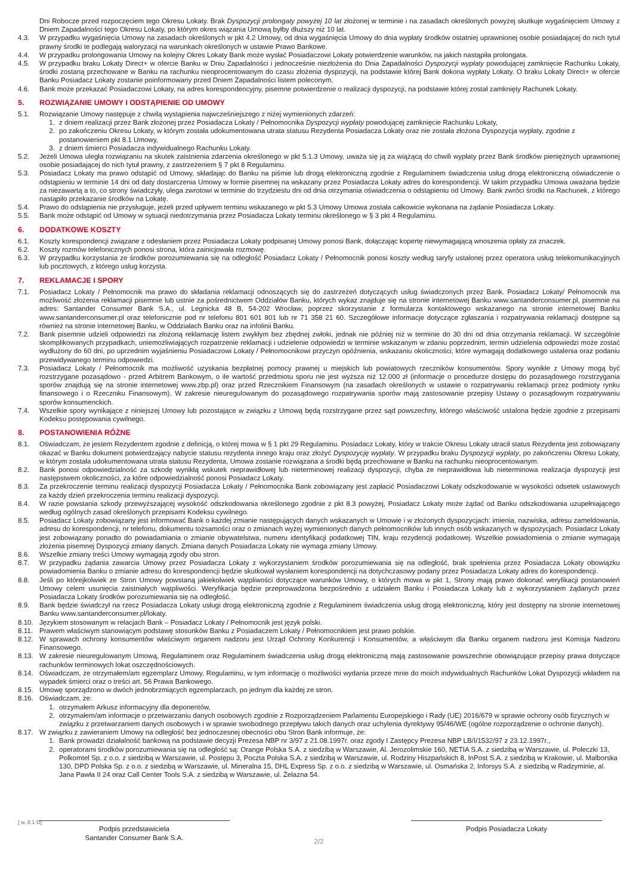Dni Robocze przed rozpoczęciem tego Okresu Lokaty. Brak Dyspozycji prolongaty powyżej 10 lat złożonej w terminie i na zasadach określonych powyżej skutkuje wygaśnięciem Umowy z Dniem Zapadalności tego Okresu Lokaty, po którym okres wiązania Umową byłby dłuższy niż 10 lat.
4.3. W przypadku wygaśnięcia Umowy na zasadach określonych w pkt 4.2 Umowy, od dnia wygaśnięcia Umowy do dnia wypłaty środków ostatniej uprawnionej osobie posiadającej do nich tytuł prawny środki te podlegają waloryzacji na warunkach określonych w ustawie Prawo Bankowe.
4.4. W przypadku prolongowania Umowy na kolejny Okres Lokaty Bank może wysłać Posiadaczowi Lokaty potwierdzenie warunków, na jakich nastąpiła prolongata.
4.5. W przypadku braku Lokaty Direct+ w ofercie Banku w Dniu Zapadalności i jednocześnie niezłożenia do Dnia Zapadalności Dyspozycji wypłaty powodującej zamknięcie Rachunku Lokaty, środki zostaną przechowane w Banku na rachunku nieoprocentowanym do czasu złożenia dyspozycji, na podstawie której Bank dokona wypłaty Lokaty. O braku Lokaty Direct+ w ofercie Banku Posiadacz Lokaty zostanie poinformowany przed Dniem Zapadalności listem poleconym.
4.6. Bank może przekazać Posiadaczowi Lokaty, na adres korespondencyjny, pisemne potwierdzenie o realizacji dyspozycji, na podstawie której został zamknięty Rachunek Lokaty.
5. ROZWIĄZANIE UMOWY I ODSTĄPIENIE OD UMOWY
5.1. Rozwiązanie Umowy następuje z chwilą wystąpienia najwcześniejszego z niżej wymienionych zdarzeń:
1. z dniem realizacji przez Bank złożonej przez Posiadacza Lokaty / Pełnomocnika Dyspozycji wypłaty powodującej zamknięcie Rachunku Lokaty,
2. po zakończeniu Okresu Lokaty, w którym została udokumentowana utrata statusu Rezydenta Posiadacza Lokaty oraz nie została złożona Dyspozycja wypłaty, zgodnie z postanowieniem pkt 8.1 Umowy,
3. z dniem śmierci Posiadacza indywidualnego Rachunku Lokaty.
5.2. Jeżeli Umowa uległa rozwiązaniu na skutek zaistnienia zdarzenia określonego w pkt 5.1.3 Umowy, uważa się ją za wiążącą do chwili wypłaty przez Bank środków pieniężnych uprawnionej osobie posiadającej do nich tytuł prawny, z zastrzeżeniem § 7 pkt 8 Regulaminu.
5.3. Posiadacz Lokaty ma prawo odstąpić od Umowy, składając do Banku na piśmie lub drogą elektroniczną zgodnie z Regulaminem świadczenia usług drogą elektroniczną oświadczenie o odstąpieniu w terminie 14 dni od daty dostarczenia Umowy w formie pisemnej na wskazany przez Posiadacza Lokaty adres do korespondencji. W takim przypadku Umowa uważana będzie za niezawartą a to, co strony świadczyły, ulega zwrotowi w terminie do trzydziestu dni od dnia otrzymania oświadczenia o odstąpieniu od Umowy. Bank zwróci środki na Rachunek, z którego nastąpiło przekazanie środków na Lokatę.
5.4. Prawo do odstąpienia nie przysługuje, jeżeli przed upływem terminu wskazanego w pkt 5.3 Umowy Umowa została całkowicie wykonana na żądanie Posiadacza Lokaty.
5.5. Bank może odstąpić od Umowy w sytuacji niedotrzymania przez Posiadacza Lokaty terminu określonego w § 3 pkt 4 Regulaminu.
6. DODATKOWE KOSZTY
6.1. Koszty korespondencji związane z odesłaniem przez Posiadacza Lokaty podpisanej Umowy ponosi Bank, dołączając kopertę niewymagającą wnoszenia opłaty za znaczek.
6.2. Koszty rozmów telefonicznych ponosi strona, która zainicjowała rozmowę.
6.3. W przypadku korzystania ze środków porozumiewania się na odległość Posiadacz Lokaty / Pełnomocnik ponosi koszty według taryfy ustalonej przez operatora usług telekomunikacyjnych lub pocztowych, z którego usług korzysta.
7. REKLAMACJE I SPORY
7.1. Posiadacz Lokaty / Pełnomocnik ma prawo do składania reklamacji odnoszących się do zastrzeżeń dotyczących usług świadczonych przez Bank. Posiadacz Lokaty/ Pełnomocnik ma możliwość złożenia reklamacji pisemnie lub ustnie za pośrednictwem Oddziałów Banku, których wykaz znajduje się na stronie internetowej Banku www.santanderconsumer.pl, pisemnie na adres: Santander Consumer Bank S.A., ul. Legnicka 48 B, 54-202 Wrocław, poprzez skorzystanie z formularza kontaktowego wskazanego na stronie internetowej Banku www.santanderconsumer.pl oraz telefonicznie pod nr telefonu 801 601 801 lub nr 71 358 21 60. Szczegółowe informacje dotyczące zgłaszania i rozpatrywania reklamacji dostępne są również na stronie internetowej Banku, w Oddziałach Banku oraz na infolinii Banku.
7.2. Bank pisemnie udzieli odpowiedzi na złożoną reklamację listem zwykłym bez zbędnej zwłoki, jednak nie później niż w terminie do 30 dni od dnia otrzymania reklamacji. W szczególnie skomplikowanych przypadkach, uniemożliwiających rozpatrzenie reklamacji i udzielenie odpowiedzi w terminie wskazanym w zdaniu poprzednim, termin udzielenia odpowiedzi może zostać wydłużony do 60 dni, po uprzednim wyjaśnieniu Posiadaczowi Lokaty / Pełnomocnikowi przyczyn opóźnienia, wskazaniu okoliczności, które wymagają dodatkowego ustalenia oraz podaniu przewidywanego terminu odpowiedzi.
7.3. Posiadacz Lokaty / Pełnomocnik ma możliwość uzyskania bezpłatnej pomocy prawnej u miejskich lub powiatowych rzeczników konsumentów. Spory wynikłe z Umowy mogą być rozstrzygane pozasądowo - przed Arbitrem Bankowym, o ile wartość przedmiotu sporu nie jest wyższa niż 12.000 zł (informacje o procedurze dostępu do pozasądowego rozstrzygania sporów znajdują się na stronie internetowej www.zbp.pl) oraz przed Rzecznikiem Finansowym (na zasadach określonych w ustawie o rozpatrywaniu reklamacji przez podmioty rynku finansowego i o Rzeczniku Finansowym). W zakresie nieuregulowanym do pozasądowego rozpatrywania sporów mają zastosowanie przepisy Ustawy o pozasądowym rozpatrywaniu sporów konsumenckich.
7.4. Wszelkie spory wynikające z niniejszej Umowy lub pozostające w związku z Umową będą rozstrzygane przez sąd powszechny, którego właściwość ustalona będzie zgodnie z przepisami Kodeksu postępowania cywilnego.
8. POSTANOWIENIA RÓŻNE
8.1. Oświadczam, że jestem Rezydentem zgodnie z definicją, o której mowa w § 1 pkt 29 Regulaminu. Posiadacz Lokaty, który w trakcie Okresu Lokaty utracił status Rezydenta jest zobowiązany okazać w Banku dokument potwierdzający nabycie statusu rezydenta innego kraju oraz złożyć Dyspozycję wypłaty. W przypadku braku Dyspozycji wypłaty, po zakończeniu Okresu Lokaty, w którym została udokumentowana utrata statusu Rezydenta, Umowa zostanie rozwiązana a środki będą przechowane w Banku na rachunku nieoprocentowanym.
8.2. Bank ponosi odpowiedzialność za szkodę wynikłą wskutek nieprawidłowej lub nieterminowej realizacji dyspozycji, chyba że nieprawidłowa lub nieterminowa realizacja dyspozycji jest następstwem okoliczności, za które odpowiedzialność ponosi Posiadacz Lokaty.
8.3. Za przekroczenie terminu realizacji dyspozycji Posiadacza Lokaty / Pełnomocnika Bank zobowiązany jest zapłacić Posiadaczowi Lokaty odszkodowanie w wysokości odsetek ustawowych za każdy dzień przekroczenia terminu realizacji dyspozycji.
8.4. W razie powstania szkody przewyższającej wysokość odszkodowania określonego zgodnie z pkt 8.3 powyżej, Posiadacz Lokaty może żądać od Banku odszkodowania uzupełniającego według ogólnych zasad określonych przepisami Kodeksu cywilnego.
8.5. Posiadacz Lokaty zobowiązany jest informować Bank o każdej zmianie następujących danych wskazanych w Umowie i w złożonych dyspozycjach: imienia, nazwiska, adresu zameldowania, adresu do korespondencji, nr telefonu, dokumentu tożsamości oraz o zmianach wyżej wymienionych danych pełnomocników lub innych osób wskazanych w dyspozycjach. Posiadacz Lokaty jest zobowiązany ponadto do powiadamiania o zmianie obywatelstwa, numeru identyfikacji podatkowej TIN, kraju rezydencji podatkowej. Wszelkie powiadomienia o zmianie wymagają złożenia pisemnej Dyspozycji zmiany danych. Zmiana danych Posiadacza Lokaty nie wymaga zmiany Umowy.
8.6. Wszelkie zmiany treści Umowy wymagają zgody obu stron.
8.7. W przypadku żądania zawarcia Umowy przez Posiadacza Lokaty z wykorzystaniem środków porozumiewania się na odległość, brak spełnienia przez Posiadacza Lokaty obowiązku powiadomienia Banku o zmianie adresu do korespondencji będzie skutkował wysłaniem korespondencji na dotychczasowy podany przez Posiadacza Lokaty adres do korespondencji.
8.8. Jeśli po którejkolwiek ze Stron Umowy powstaną jakiekolwiek wątpliwości dotyczące warunków Umowy, o których mowa w pkt 1, Strony mają prawo dokonać weryfikacji postanowień Umowy celem usunięcia zaistniałych wątpliwości. Weryfikacja będzie przeprowadzona bezpośrednio z udziałem Banku i Posiadacza Lokaty lub z wykorzystaniem żądanych przez Posiadacza Lokaty środków porozumiewania się na odległość.
8.9. Bank będzie świadczył na rzecz Posiadacza Lokaty usługi drogą elektroniczną zgodnie z Regulaminem świadczenia usług drogą elektroniczną, który jest dostępny na stronie internetowej Banku www.santanderconsumer.pl/lokaty.
8.10. Językiem stosowanym w relacjach Bank – Posiadacz Lokaty / Pełnomocnik jest język polski.
8.11. Prawem właściwym stanowiącym podstawę stosunków Banku z Posiadaczem Lokaty / Pełnomocnikiem jest prawo polskie.
8.12. W sprawach ochrony konsumentów właściwym organem nadzoru jest Urząd Ochrony Konkurencji i Konsumentów, a właściwym dla Banku organem nadzoru jest Komisja Nadzoru Finansowego.
8.13. W zakresie nieuregulowanym Umową, Regulaminem oraz Regulaminem świadczenia usług drogą elektroniczną mają zastosowanie powszechnie obowiązujące przepisy prawa dotyczące rachunków terminowych lokat oszczędnościowych.
8.14. Oświadczam, że otrzymałem/am egzemplarz Umowy, Regulaminu, w tym informację o możliwości wydania przeze mnie do moich indywidualnych Rachunków Lokat Dyspozycji wkładem na wypadek śmierci oraz o treści art. 56 Prawa Bankowego.
8.15. Umowę sporządzono w dwóch jednobrzmiących egzemplarzach, po jednym dla każdej ze stron.
8.16. Oświadczam, że:
1. otrzymałem Arkusz informacyjny dla deponentów,
2. otrzymałem/am informacje o przetwarzaniu danych osobowych zgodnie z Rozporządzeniem Parlamentu Europejskiego i Rady (UE) 2016/679 w sprawie ochrony osób fizycznych w związku z przetwarzaniem danych osobowych i w sprawie swobodnego przepływu takich danych oraz uchylenia dyrektywy 95/46/WE (ogólne rozporządzenie o ochronie danych).
8.17. W związku z zawieraniem Umowy na odległość bez jednoczesnej obecności obu Stron Bank informuje, że:
1. Bank prowadzi działalność bankową na podstawie decyzji Prezesa NBP nr 3/97 z 21.08.1997r. oraz zgody I Zastępcy Prezesa NBP LB/I/1532/97 z 23.12.1997r.,
2. operatorami środków porozumiewania się na odległość są: Orange Polska S.A. z siedzibą w Warszawie, Al. Jerozolimskie 160, NETIA S.A. z siedzibą w Warszawie, ul. Poleczki 13, Polkomtel Sp. z o.o. z siedzibą w Warszawie, ul. Postępu 3, Poczta Polska S.A. z siedzibą w Warszawie, ul. Rodziny Hiszpańskich 8, InPost S.A. z siedzibą w Krakowie, ul. Malborska 130, DPD Polska Sp. z o.o. z siedzibą w Warszawie, ul. Mineralna 15, DHL Express Sp. z o.o. z siedzibą w Warszawie, ul. Osmańska 2, Inforsys S.A. z siedzibą w Radzyminie, al. Jana Pawła II 24 oraz Call Center Tools S.A. z siedzibą w Warszawie, ul. Żelazna 54.
Podpis przedstawiciela
Santander Consumer Bank S.A.
Podpis Posiadacza Lokaty
[ w. 8.1 D]
2/2